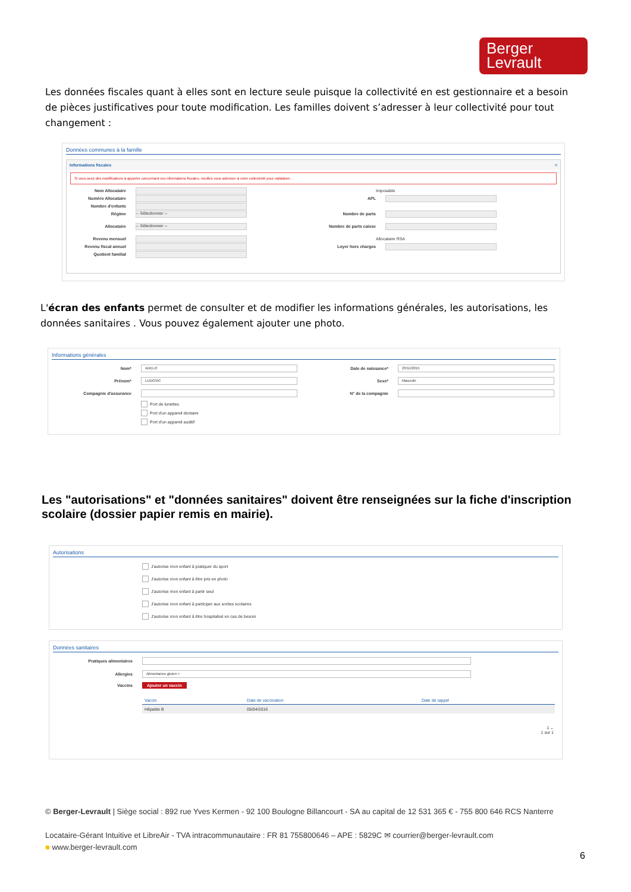Berger
Levrault
Les données fiscales quant à elles sont en lecture seule puisque la collectivité en est gestionnaire et a besoin de pièces justificatives pour toute modification. Les familles doivent s’adresser à leur collectivité pour tout changement :
Données communes à la famille
Informations fiscales ≡
Si vous avez des modifications à apporter concernant vos informations fiscales, veuillez vous adresser à votre collectivité pour validation. .
Nom Allocataire
Numéro Allocataire
Nombre d'enfants
Régime -- Sélectionner --
Allocataire -- Sélectionner --
Revenu mensuel
Revenu fiscal annuel
Quotient familial
Imposable
APL
Nombre de parts
Nombre de parts caisse
Allocataire RSA
Loyer hors charges
L'écran des enfants permet de consulter et de modifier les informations générales, les autorisations, les données sanitaires . Vous pouvez également ajouter une photo.
Informations générales
Nom* ADELO
Prénom* LUDOVIC
Compagnie d'assurance
Port de lunettes
Port d'un appareil dentaire
Port d'un appareil auditif
Date de naissance* 23/11/2015
Sexe* Masculin
N° de la compagnie
Les "autorisations" et "données sanitaires" doivent être renseignées sur la fiche d'inscription scolaire (dossier papier remis en mairie).
Autorisations
J'autorise mon enfant à pratiquer du sport
J'autorise mon enfant à être pris en photo
J'autorise mon enfant à partir seul
J'autorise mon enfant à participer aux sorties scolaires
J'autorise mon enfant à être hospitalisé en cas de besoin
Données sanitaires
Pratiques alimentaires
Allergies Alimentaires gluten ×
Vaccins Ajouter un vaccin
| Vaccin | Date de vaccination | Date de rappel |
| --- | --- | --- |
| Hépatite B | 05/04/2016 | |
1 ⌄
1 sur 1
© Berger-Levrault | Siège social : 892 rue Yves Kermen - 92 100 Boulogne Billancourt - SA au capital de 12 531 365 € - 755 800 646 RCS Nanterre
Locataire-Gérant Intuitive et LibreAir - TVA intracommunautaire : FR 81 755800646 – APE : 5829C ✉ courrier@berger-levrault.com
■ www.berger-levrault.com
6